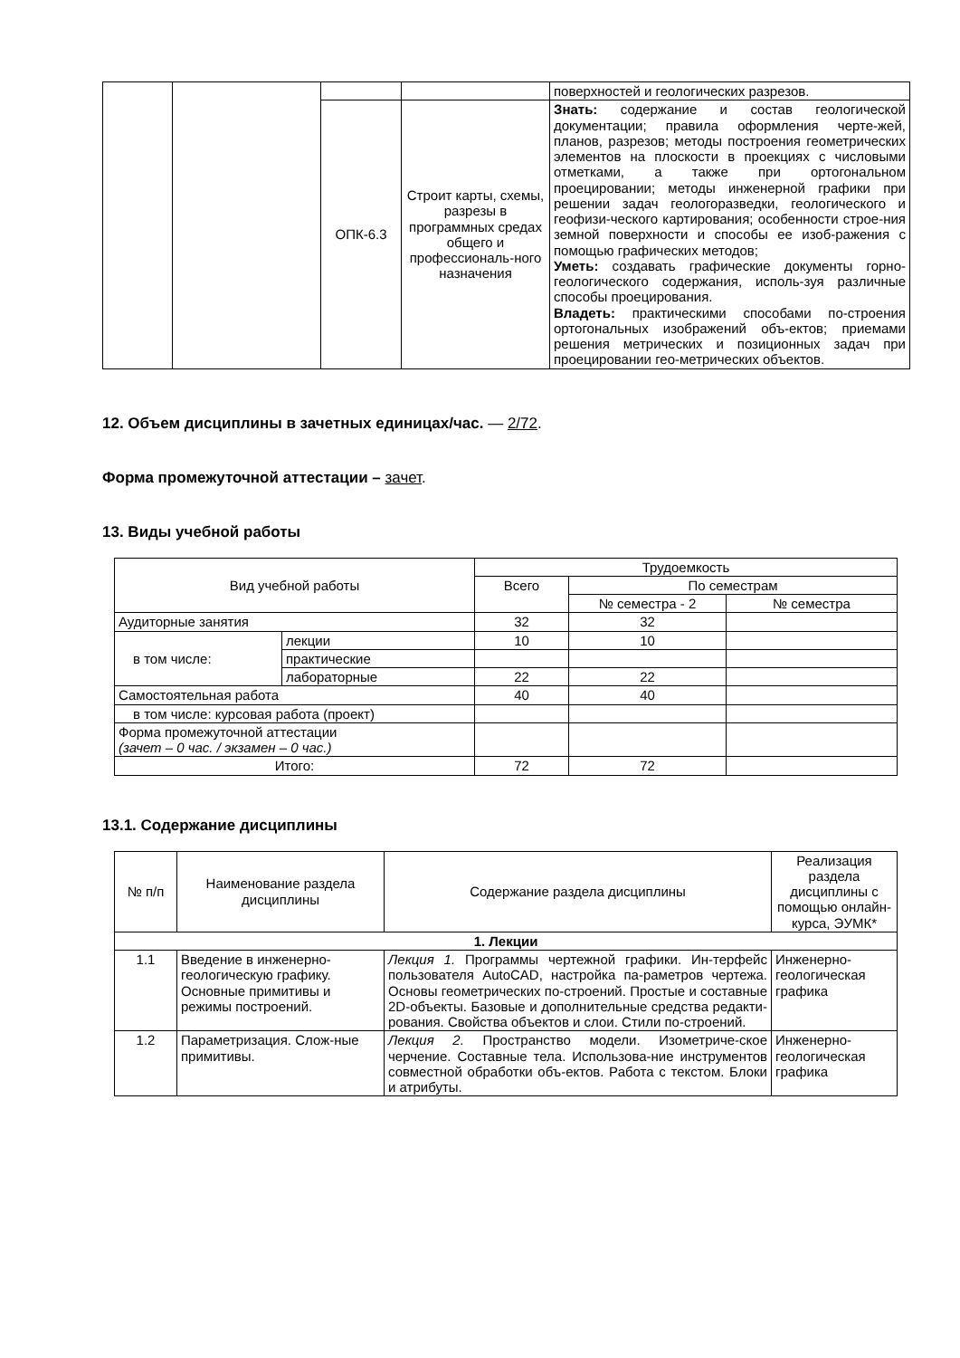| | | | | поверхностей и геологических разрезов. |
| | | ОПК-6.3 | Строит карты, схемы, разрезы в программных средах общего и профессиональ-ного назначения | Знать: содержание и состав геологической документации; правила оформления черте-жей, планов, разрезов; методы построения геометрических элементов на плоскости в проекциях с числовыми отметками, а также при ортогональном проецировании; методы инженерной графики при решении задач геологоразведки, геологического и геофизи-ческого картирования; особенности строе-ния земной поверхности и способы ее изоб-ражения с помощью графических методов; Уметь: создавать графические документы горно-геологического содержания, исполь-зуя различные способы проецирования. Владеть: практическими способами по-строения ортогональных изображений объ-ектов; приемами решения метрических и позиционных задач при проецировании гео-метрических объектов. |
12. Объем дисциплины в зачетных единицах/час. — 2/72.
Форма промежуточной аттестации – зачет.
13. Виды учебной работы
| Вид учебной работы | | Трудоемкость | | |
| | | Всего | По семестрам | |
| | | | № семестра - 2 | № семестра |
| Аудиторные занятия | | 32 | 32 | |
| в том числе: | лекции | 10 | 10 | |
| | практические | | | |
| | лабораторные | 22 | 22 | |
| Самостоятельная работа | | 40 | 40 | |
| в том числе: курсовая работа (проект) | | | | |
| Форма промежуточной аттестации (зачет – 0 час. / экзамен – 0 час.) | | | | |
| Итого: | | 72 | 72 | |
13.1. Содержание дисциплины
| № п/п | Наименование раздела дисциплины | Содержание раздела дисциплины | Реализация раздела дисциплины с помощью онлайн-курса, ЭУМК* |
| 1. Лекции | | | |
| 1.1 | Введение в инженерно-геологическую графику. Основные примитивы и режимы построений. | Лекция 1. Программы чертежной графики. Ин-терфейс пользователя AutoCAD, настройка па-раметров чертежа. Основы геометрических по-строений. Простые и составные 2D-объекты. Базовые и дополнительные средства редакти-рования. Свойства объектов и слои. Стили по-строений. | Инженерно-геологическая графика |
| 1.2 | Параметризация. Слож-ные примитивы. | Лекция 2. Пространство модели. Изометриче-ское черчение. Составные тела. Использова-ние инструментов совместной обработки объ-ектов. Работа с текстом. Блоки и атрибуты. | Инженерно-геологическая графика |